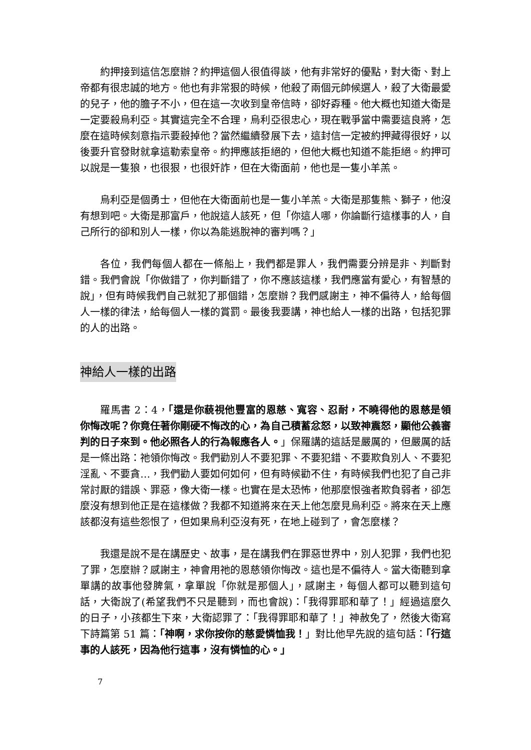約押接到這信怎麼辦？約押這個人很值得談，他有非常好的優點，對大衛、對上帝都有很忠誠的地方。他也有非常狠的時候，他殺了兩個元帥候選人，殺了大衛最愛的兒子，他的膽子不小，但在這一次收到皇帝信時，卻好孬種。他大概也知道大衛是一定要殺烏利亞。其實這完全不合理，烏利亞很忠心，現在戰爭當中需要這良將，怎麼在這時候刻意指示要殺掉他？當然繼續發展下去，這封信一定被約押藏得很好，以後要升官發財就拿這勒索皇帝。約押應該拒絕的，但他大概也知道不能拒絕。約押可以說是一隻狼，也很狠，也很奸詐，但在大衛面前，他也是一隻小羊羔。
烏利亞是個勇士，但他在大衛面前也是一隻小羊羔。大衛是那隻熊、獅子，他沒有想到吧。大衛是那富戶，他說這人該死，但「你這人哪，你論斷行這樣事的人，自己所行的卻和別人一樣，你以為能逃脫神的審判嗎？」
各位，我們每個人都在一條船上，我們都是罪人，我們需要分辨是非、判斷對錯。我們會說「你做錯了，你判斷錯了，你不應該這樣，我們應當有愛心，有智慧的說」，但有時候我們自己就犯了那個錯，怎麼辦？我們感謝主，神不偏待人，給每個人一樣的律法，給每個人一樣的賞罰。最後我要講，神也給人一樣的出路，包括犯罪的人的出路。
神給人一樣的出路
羅馬書 2：4，「還是你藐視他豐富的恩慈、寬容、忍耐，不曉得他的恩慈是領你悔改呢？你竟任著你剛硬不悔改的心，為自己積蓄忿怒，以致神震怒，顯他公義審判的日子來到。他必照各人的行為報應各人。」保羅講的這話是嚴厲的，但嚴厲的話是一條出路：祂領你悔改。我們勸別人不要犯罪、不要犯錯、不要欺負別人、不要犯淫亂、不要貪…，我們勸人要如何如何，但有時候勸不住，有時候我們也犯了自己非常討厭的錯誤、罪惡，像大衛一樣。也實在是太恐怖，他那麼恨強者欺負弱者，卻怎麼沒有想到他正是在這樣做？我都不知道將來在天上他怎麼見烏利亞。將來在天上應該都沒有這些怨恨了，但如果烏利亞沒有死，在地上碰到了，會怎麼樣？
我還是說不是在講歷史、故事，是在講我們在罪惡世界中，別人犯罪，我們也犯了罪，怎麼辦？感謝主，神會用祂的恩慈領你悔改。這也是不偏待人。當大衛聽到拿單講的故事他發脾氣，拿單說「你就是那個人」，感謝主，每個人都可以聽到這句話，大衛說了(希望我們不只是聽到，而也會說)：「我得罪耶和華了！」經過這麼久的日子，小孩都生下來，大衛認罪了：「我得罪耶和華了！」神赦免了，然後大衛寫下詩篇第 51 篇：「神啊，求你按你的慈愛憐恤我！」對比他早先說的這句話：「行這事的人該死，因為他行這事，沒有憐恤的心。」
7